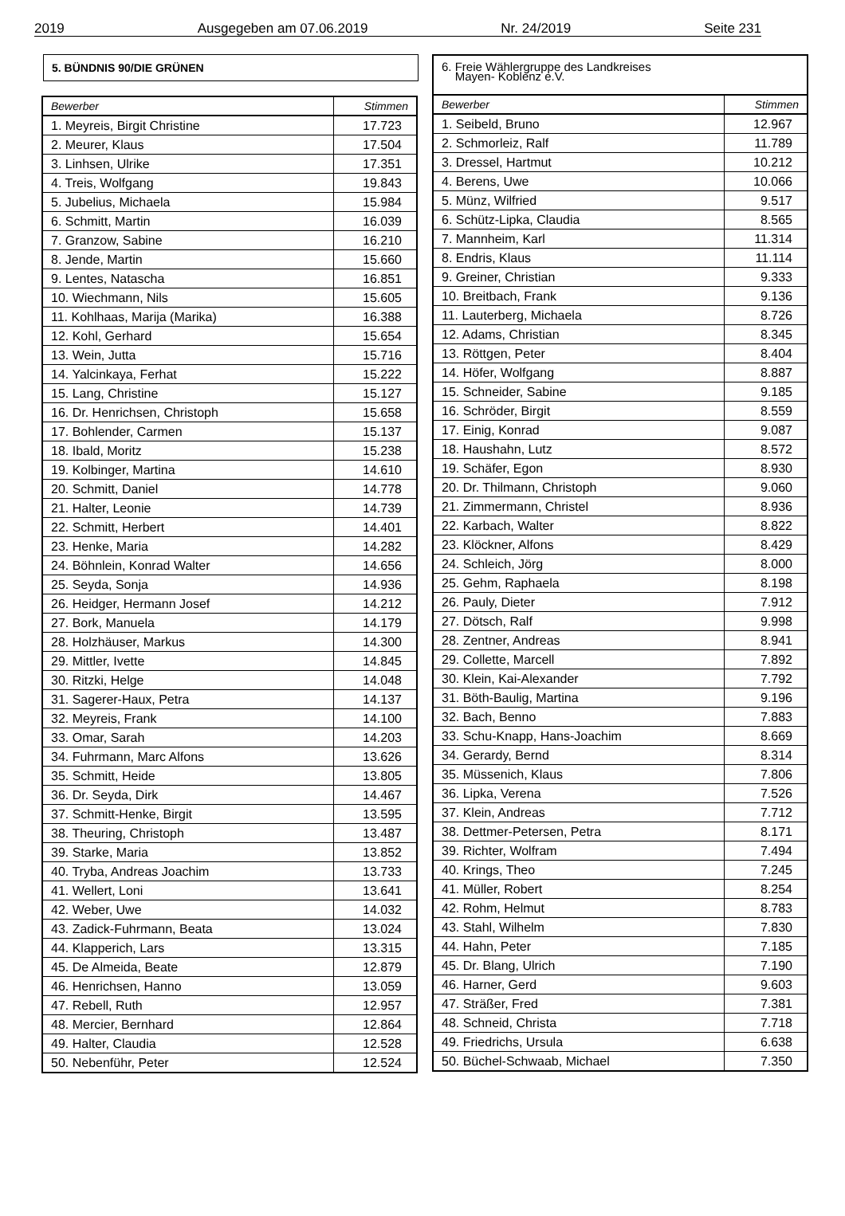2019 Ausgegeben am 07.06.2019 Nr. 24/2019 Seite 231
5. BÜNDNIS 90/DIE GRÜNEN
| Bewerber | Stimmen |
| --- | --- |
| 1. Meyreis, Birgit Christine | 17.723 |
| 2. Meurer, Klaus | 17.504 |
| 3. Linhsen, Ulrike | 17.351 |
| 4. Treis, Wolfgang | 19.843 |
| 5. Jubelius, Michaela | 15.984 |
| 6. Schmitt, Martin | 16.039 |
| 7. Granzow, Sabine | 16.210 |
| 8. Jende, Martin | 15.660 |
| 9. Lentes, Natascha | 16.851 |
| 10. Wiechmann, Nils | 15.605 |
| 11. Kohlhaas, Marija (Marika) | 16.388 |
| 12. Kohl, Gerhard | 15.654 |
| 13. Wein, Jutta | 15.716 |
| 14. Yalcinkaya, Ferhat | 15.222 |
| 15. Lang, Christine | 15.127 |
| 16. Dr. Henrichsen, Christoph | 15.658 |
| 17. Bohlender, Carmen | 15.137 |
| 18. Ibald, Moritz | 15.238 |
| 19. Kolbinger, Martina | 14.610 |
| 20. Schmitt, Daniel | 14.778 |
| 21. Halter, Leonie | 14.739 |
| 22. Schmitt, Herbert | 14.401 |
| 23. Henke, Maria | 14.282 |
| 24. Böhnlein, Konrad Walter | 14.656 |
| 25. Seyda, Sonja | 14.936 |
| 26. Heidger, Hermann Josef | 14.212 |
| 27. Bork, Manuela | 14.179 |
| 28. Holzhäuser, Markus | 14.300 |
| 29. Mittler, Ivette | 14.845 |
| 30. Ritzki, Helge | 14.048 |
| 31. Sagerer-Haux, Petra | 14.137 |
| 32. Meyreis, Frank | 14.100 |
| 33. Omar, Sarah | 14.203 |
| 34. Fuhrmann, Marc Alfons | 13.626 |
| 35. Schmitt, Heide | 13.805 |
| 36. Dr. Seyda, Dirk | 14.467 |
| 37. Schmitt-Henke, Birgit | 13.595 |
| 38. Theuring, Christoph | 13.487 |
| 39. Starke, Maria | 13.852 |
| 40. Tryba, Andreas Joachim | 13.733 |
| 41. Wellert, Loni | 13.641 |
| 42. Weber, Uwe | 14.032 |
| 43. Zadick-Fuhrmann, Beata | 13.024 |
| 44. Klapperich, Lars | 13.315 |
| 45. De Almeida, Beate | 12.879 |
| 46. Henrichsen, Hanno | 13.059 |
| 47. Rebell, Ruth | 12.957 |
| 48. Mercier, Bernhard | 12.864 |
| 49. Halter, Claudia | 12.528 |
| 50. Nebenführ, Peter | 12.524 |
6. Freie Wählergruppe des Landkreises
Mayen- Koblenz e.V.
| Bewerber | Stimmen |
| --- | --- |
| 1. Seibeld, Bruno | 12.967 |
| 2. Schmorleiz, Ralf | 11.789 |
| 3. Dressel, Hartmut | 10.212 |
| 4. Berens, Uwe | 10.066 |
| 5. Münz, Wilfried | 9.517 |
| 6. Schütz-Lipka, Claudia | 8.565 |
| 7. Mannheim, Karl | 11.314 |
| 8. Endris, Klaus | 11.114 |
| 9. Greiner, Christian | 9.333 |
| 10. Breitbach, Frank | 9.136 |
| 11. Lauterberg, Michaela | 8.726 |
| 12. Adams, Christian | 8.345 |
| 13. Röttgen, Peter | 8.404 |
| 14. Höfer, Wolfgang | 8.887 |
| 15. Schneider, Sabine | 9.185 |
| 16. Schröder, Birgit | 8.559 |
| 17. Einig, Konrad | 9.087 |
| 18. Haushahn, Lutz | 8.572 |
| 19. Schäfer, Egon | 8.930 |
| 20. Dr. Thilmann, Christoph | 9.060 |
| 21. Zimmermann, Christel | 8.936 |
| 22. Karbach, Walter | 8.822 |
| 23. Klöckner, Alfons | 8.429 |
| 24. Schleich, Jörg | 8.000 |
| 25. Gehm, Raphaela | 8.198 |
| 26. Pauly, Dieter | 7.912 |
| 27. Dötsch, Ralf | 9.998 |
| 28. Zentner, Andreas | 8.941 |
| 29. Collette, Marcell | 7.892 |
| 30. Klein, Kai-Alexander | 7.792 |
| 31. Böth-Baulig, Martina | 9.196 |
| 32. Bach, Benno | 7.883 |
| 33. Schu-Knapp, Hans-Joachim | 8.669 |
| 34. Gerardy, Bernd | 8.314 |
| 35. Müssenich, Klaus | 7.806 |
| 36. Lipka, Verena | 7.526 |
| 37. Klein, Andreas | 7.712 |
| 38. Dettmer-Petersen, Petra | 8.171 |
| 39. Richter, Wolfram | 7.494 |
| 40. Krings, Theo | 7.245 |
| 41. Müller, Robert | 8.254 |
| 42. Rohm, Helmut | 8.783 |
| 43. Stahl, Wilhelm | 7.830 |
| 44. Hahn, Peter | 7.185 |
| 45. Dr. Blang, Ulrich | 7.190 |
| 46. Harner, Gerd | 9.603 |
| 47. Sträßer, Fred | 7.381 |
| 48. Schneid, Christa | 7.718 |
| 49. Friedrichs, Ursula | 6.638 |
| 50. Büchel-Schwaab, Michael | 7.350 |